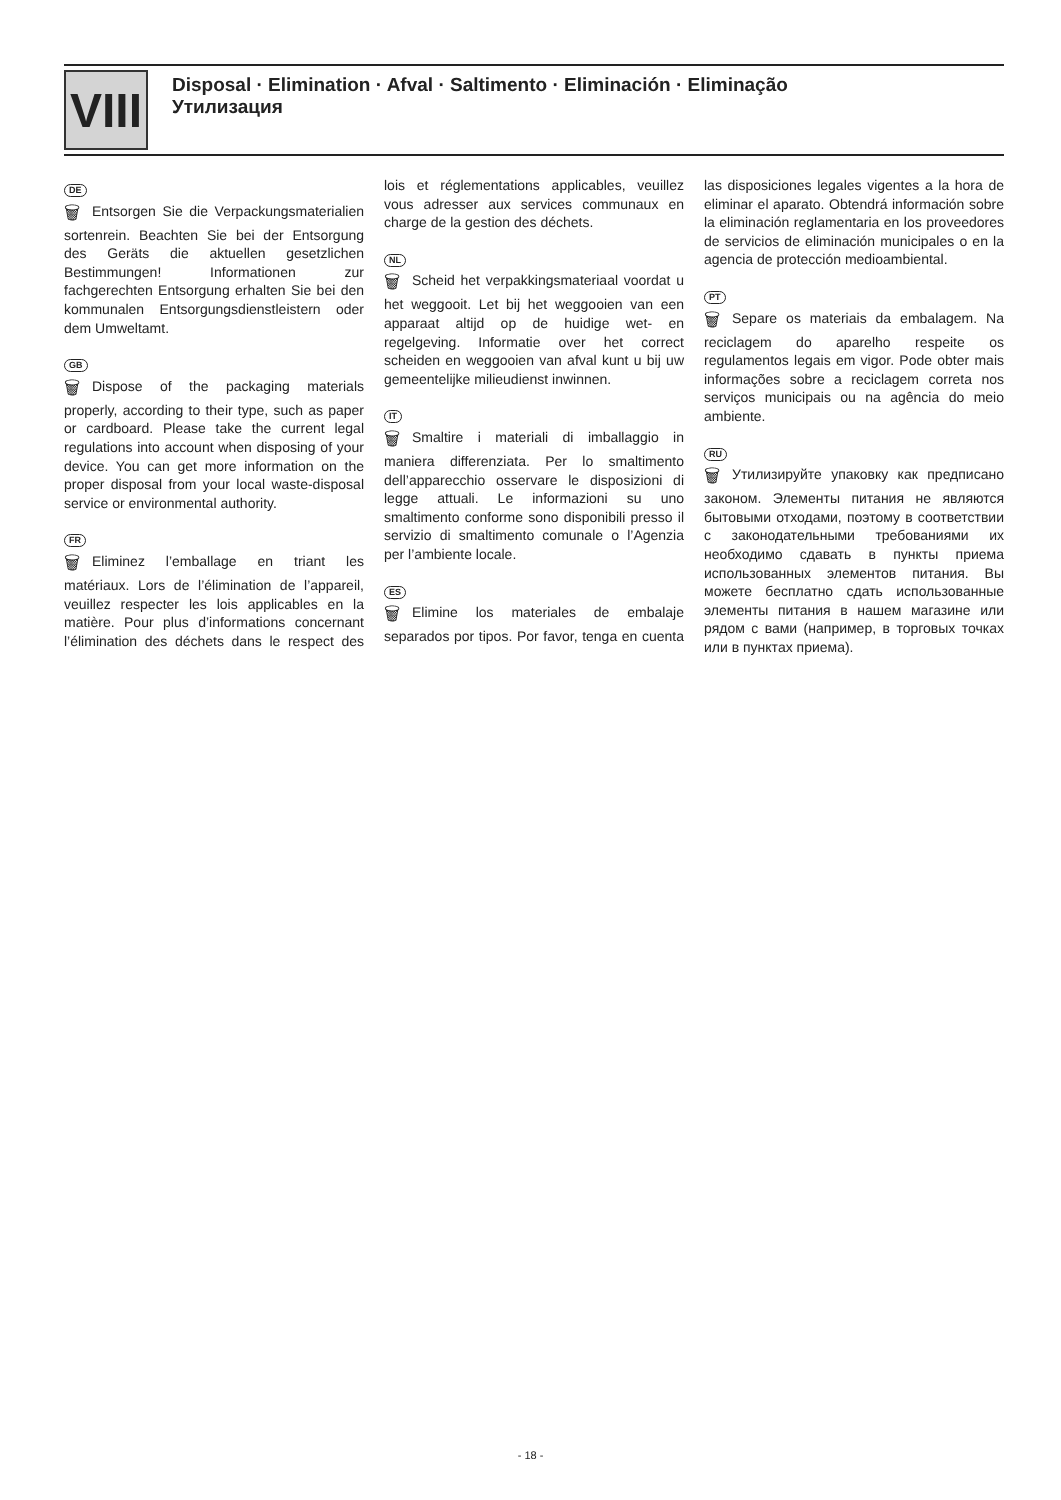VIII
Disposal · Elimination · Afval · Saltimento · Eliminación · Eliminação
Утилизация
DE
🗑 Entsorgen Sie die Verpackungsmaterialien sortenrein. Beachten Sie bei der Entsorgung des Geräts die aktuellen gesetzlichen Bestimmungen! Informationen zur fachgerechten Entsorgung erhalten Sie bei den kommunalen Entsorgungsdienstleistern oder dem Umweltamt.
GB
🗑 Dispose of the packaging materials properly, according to their type, such as paper or cardboard. Please take the current legal regulations into account when disposing of your device. You can get more information on the proper disposal from your local waste-disposal service or environmental authority.
FR
🗑 Eliminez l’emballage en triant les matériaux. Lors de l’élimination de l’appareil, veuillez respecter les lois applicables en la matière. Pour plus d’informations concernant l’élimination des déchets dans le respect des lois et réglementations applicables, veuillez vous adresser aux services communaux en charge de la gestion des déchets.
NL
🗑 Scheid het verpakkingsmateriaal voordat u het weggooit. Let bij het weggooien van een apparaat altijd op de huidige wet- en regelgeving. Informatie over het correct scheiden en weggooien van afval kunt u bij uw gemeentelijke milieudienst inwinnen.
IT
🗑 Smaltire i materiali di imballaggio in maniera differenziata. Per lo smaltimento dell’apparecchio osservare le disposizioni di legge attuali. Le informazioni su uno smaltimento conforme sono disponibili presso il servizio di smaltimento comunale o l’Agenzia per l’ambiente locale.
ES
🗑 Elimine los materiales de embalaje separados por tipos. Por favor, tenga en cuenta las disposiciones legales vigentes a la hora de eliminar el aparato. Obtendrá información sobre la eliminación reglamentaria en los proveedores de servicios de eliminación municipales o en la agencia de protección medioambiental.
PT
🗑 Separe os materiais da embalagem. Na reciclagem do aparelho respeite os regulamentos legais em vigor. Pode obter mais informações sobre a reciclagem correta nos serviços municipais ou na agência do meio ambiente.
RU
🗑 Утилизируйте упаковку как предписано законом. Элементы питания не являются бытовыми отходами, поэтому в соответствии с законодательными требованиями их необходимо сдавать в пункты приема использованных элементов питания. Вы можете бесплатно сдать использованные элементы питания в нашем магазине или рядом с вами (например, в торговых точках или в пунктах приема).
- 18 -